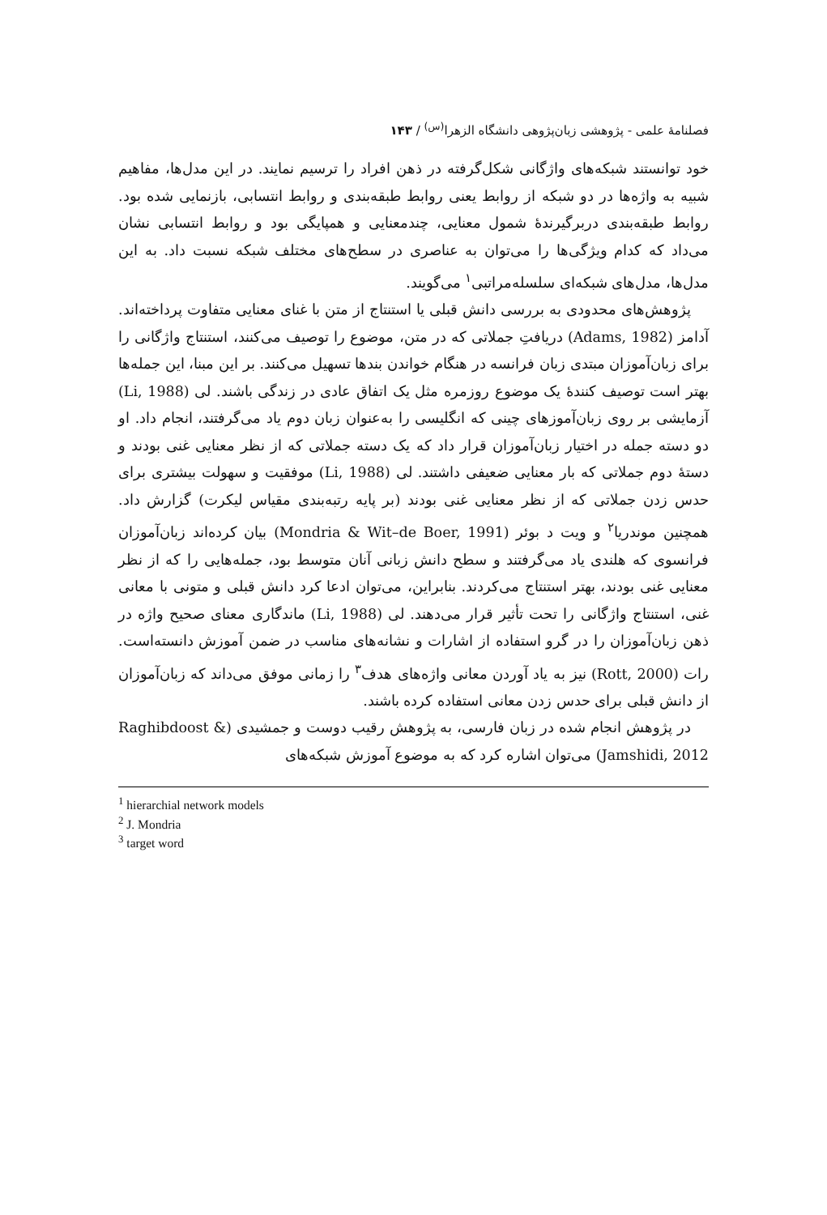فصلنامهٔ علمی - پژوهشی زبان‌پژوهی دانشگاه الزهرا<sup>(س)</sup> / ۱۴۳
خود توانستند شبکه‌های واژگانی شکل‌گرفته در ذهن افراد را ترسیم نمایند. در این مدل‌ها، مفاهیم شبیه به واژه‌ها در دو شبکه از روابط یعنی روابط طبقه‌بندی و روابط انتسابی، بازنمایی شده بود. روابط طبقه‌بندی دربرگیرندهٔ شمول معنایی، چندمعنایی و همپایگی بود و روابط انتسابی نشان می‌داد که کدام ویژگی‌ها را می‌توان به عناصری در سطح‌های مختلف شبکه نسبت داد. به این مدل‌ها، مدل‌های شبکه‌ای سلسله‌مراتبی<sup>۱</sup> می‌گویند.
پژوهش‌های محدودی به بررسی دانش قبلی یا استنتاج از متن با غنای معنایی متفاوت پرداخته‌اند. آدامز (Adams, 1982) دریافتِ جملاتی که در متن، موضوع را توصیف می‌کنند، استنتاج واژگانی را برای زبان‌آموزان مبتدی زبان فرانسه در هنگام خواندن بندها تسهیل می‌کنند. بر این مبنا، این جمله‌ها بهتر است توصیف کنندهٔ یک موضوع روزمره مثل یک اتفاق عادی در زندگی باشند. لی (Li, 1988) آزمایشی بر روی زبان‌آموزهای چینی که انگلیسی را به‌عنوان زبان دوم یاد می‌گرفتند، انجام داد. او دو دسته جمله در اختیار زبان‌آموزان قرار داد که یک دسته جملاتی که از نظر معنایی غنی بودند و دستهٔ دوم جملاتی که بار معنایی ضعیفی داشتند. لی (Li, 1988) موفقیت و سهولت بیشتری برای حدس زدن جملاتی که از نظر معنایی غنی بودند (بر پایه رتبه‌بندی مقیاس لیکرت) گزارش داد. همچنین موندریا<sup>۲</sup> و ویت د بوئر (Mondria & Wit–de Boer, 1991) بیان کرده‌اند زبان‌آموزان فرانسوی که هلندی یاد می‌گرفتند و سطح دانش زبانی آنان متوسط بود، جمله‌هایی را که از نظر معنایی غنی بودند، بهتر استنتاج می‌کردند. بنابراین، می‌توان ادعا کرد دانش قبلی و متونی با معانی غنی، استنتاج واژگانی را تحت تأثیر قرار می‌دهند. لی (Li, 1988) ماندگاری معنای صحیح واژه در ذهن زبان‌آموزان را در گرو استفاده از اشارات و نشانه‌های مناسب در ضمن آموزش دانسته‌است. رات (Rott, 2000) نیز به یاد آوردن معانی واژه‌های هدف<sup>۳</sup> را زمانی موفق می‌داند که زبان‌آموزان از دانش قبلی برای حدس زدن معانی استفاده کرده باشند.
در پژوهش انجام شده در زبان فارسی، به پژوهش رقیب دوست و جمشیدی (Raghibdoost & Jamshidi, 2012) می‌توان اشاره کرد که به موضوع آموزش شبکه‌های
<sup>1</sup> hierarchial network models
<sup>2</sup> J. Mondria
<sup>3</sup> target word